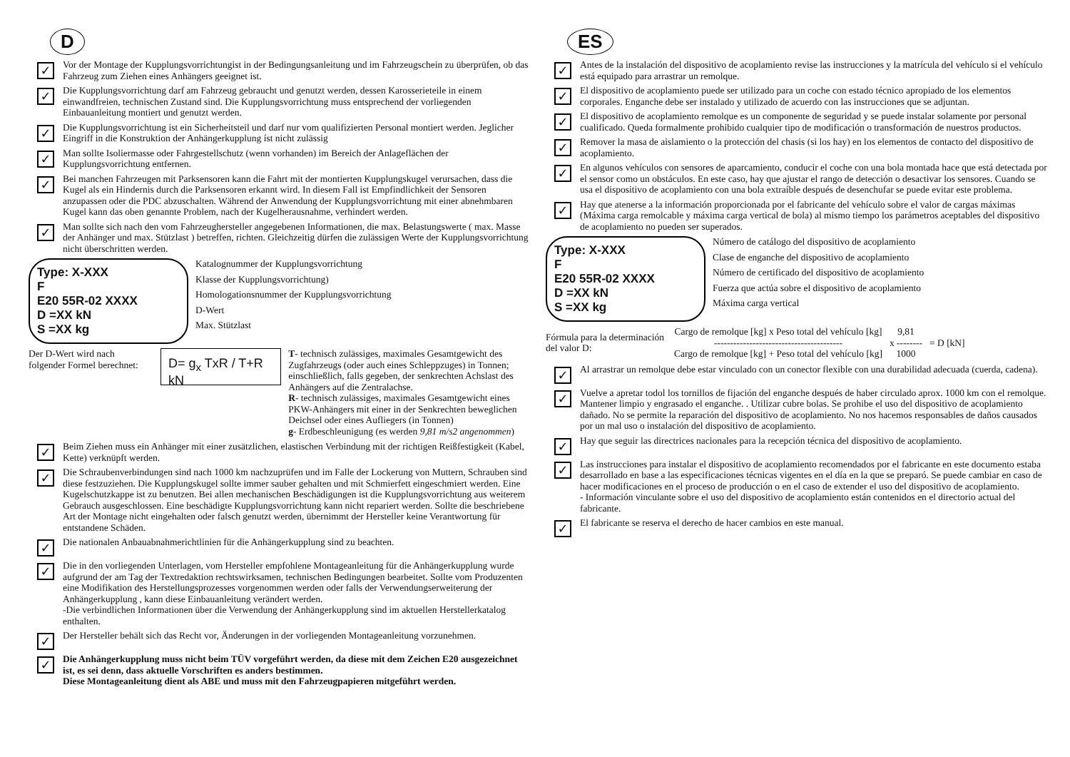D
✓
Vor der Montage der Kupplungsvorrichtungist in der Bedingungsanleitung und im Fahrzeugschein zu überprüfen, ob das Fahrzeug zum Ziehen eines Anhängers geeignet ist.
✓
Die Kupplungsvorrichtung darf am Fahrzeug gebraucht und genutzt werden, dessen Karosserieteile in einem einwandfreien, technischen Zustand sind. Die Kupplungsvorrichtung muss entsprechend der vorliegenden Einbauanleitung montiert und genutzt werden.
✓
Die Kupplungsvorrichtung ist ein Sicherheitsteil und darf nur vom qualifizierten Personal montiert werden. Jeglicher Eingriff in die Konstruktion der Anhängerkupplung íst nicht zulässig
✓
Man sollte Isoliermasse oder Fahrgestellschutz (wenn vorhanden) im Bereich der Anlageflächen der Kupplungsvorrichtung entfernen.
✓
Bei manchen Fahrzeugen mit Parksensoren kann die Fahrt mit der montierten Kupplungskugel verursachen, dass die Kugel als ein Hindernis durch die Parksensoren erkannt wird. In diesem Fall ist Empfindlichkeit der Sensoren anzupassen oder die PDC abzuschalten. Während der Anwendung der Kupplungsvorrichtung mit einer abnehmbaren Kugel kann das oben genannte Problem, nach der Kugelherausnahme, verhindert werden.
✓
Man sollte sich nach den vom Fahrzeughersteller angegebenen Informationen, die max. Belastungswerte ( max. Masse der Anhänger und max. Stützlast ) betreffen, richten. Gleichzeitig dürfen die zulässigen Werte der Kupplungsvorrichtung nicht überschritten werden.
Type: X-XXX
F
E20 55R-02 XXXX
D =XX kN
S =XX kg
Katalognummer der Kupplungsvorrichtung
Klasse der Kupplungsvorrichtung)
Homologationsnummer der Kupplungsvorrichtung
D-Wert
Max. Stützlast
Der D-Wert wird nach folgender Formel berechnet:
D= g<sub>x</sub> TxR / T+R kN
T- technisch zulässiges, maximales Gesamtgewicht des Zugfahrzeugs (oder auch eines Schleppzuges) in Tonnen; einschließlich, falls gegeben, der senkrechten Achslast des Anhängers auf die Zentralachse.
R- technisch zulässiges, maximales Gesamtgewicht eines PKW-Anhängers mit einer in der Senkrechten beweglichen Deichsel oder eines Aufliegers (in Tonnen)
g- Erdbeschleunigung (es werden 9,81 m/s2 angenommen)
✓
Beim Ziehen muss ein Anhänger mit einer zusätzlichen, elastischen Verbindung mit der richtigen Reißfestigkeit (Kabel, Kette) verknüpft werden.
✓
Die Schraubenverbindungen sind nach 1000 km nachzuprüfen und im Falle der Lockerung von Muttern, Schrauben sind diese festzuziehen. Die Kupplungskugel sollte immer sauber gehalten und mit Schmierfett eingeschmiert werden. Eine Kugelschutzkappe ist zu benutzen. Bei allen mechanischen Beschädigungen ist die Kupplungsvorrichtung aus weiterem Gebrauch ausgeschlossen. Eine beschädigte Kupplungsvorrichtung kann nicht repariert werden. Sollte die beschriebene Art der Montage nicht eingehalten oder falsch genutzt werden, übernimmt der Hersteller keine Verantwortung für entstandene Schäden.
✓
Die nationalen Anbauabnahmerichtlinien für die Anhängerkupplung sind zu beachten.
✓
Die in den vorliegenden Unterlagen, vom Hersteller empfohlene Montageanleitung für die Anhängerkupplung wurde aufgrund der am Tag der Textredaktion rechtswirksamen, technischen Bedingungen bearbeitet. Sollte vom Produzenten eine Modifikation des Herstellungsprozesses vorgenommen werden oder falls der Verwendungserweiterung der Anhängerkupplung , kann diese Einbauanleitung verändert werden.
-Die verbindlichen Informationen über die Verwendung der Anhängerkupplung sind im aktuellen Herstellerkatalog enthalten.
✓
Der Hersteller behält sich das Recht vor, Änderungen in der vorliegenden Montageanleitung vorzunehmen.
✓
Die Anhängerkupplung muss nicht beim TÜV vorgeführt werden, da diese mit dem Zeichen E20 ausgezeichnet ist, es sei denn, dass aktuelle Vorschriften es anders bestimmen.
Diese Montageanleitung dient als ABE und muss mit den Fahrzeugpapieren mitgeführt werden.
ES
✓
Antes de la instalación del dispositivo de acoplamiento revise las instrucciones y la matrícula del vehículo si el vehículo está equipado para arrastrar un remolque.
✓
El dispositivo de acoplamiento puede ser utilizado para un coche con estado técnico apropiado de los elementos corporales. Enganche debe ser instalado y utilizado de acuerdo con las instrucciones que se adjuntan.
✓
El dispositivo de acoplamiento remolque es un componente de seguridad y se puede instalar solamente por personal cualificado. Queda formalmente prohibido cualquier tipo de modificación o transformación de nuestros productos.
✓
Remover la masa de aislamiento o la protección del chasis (si los hay) en los elementos de contacto del dispositivo de acoplamiento.
✓
En algunos vehículos con sensores de aparcamiento, conducir el coche con una bola montada hace que está detectada por el sensor como un obstáculos. En este caso, hay que ajustar el rango de detección o desactivar los sensores. Cuando se usa el dispositivo de acoplamiento con una bola extraíble después de desenchufar se puede evitar este problema.
✓
Hay que atenerse a la información proporcionada por el fabricante del vehículo sobre el valor de cargas máximas (Máxima carga remolcable y máxima carga vertical de bola) al mismo tiempo los parámetros aceptables del dispositivo de acoplamiento no pueden ser superados.
Type: X-XXX
F
E20 55R-02 XXXX
D =XX kN
S =XX kg
Número de catálogo del dispositivo de acoplamiento
Clase de enganche del dispositivo de acoplamiento
Número de certificado del dispositivo de acoplamiento
Fuerza que actúa sobre el dispositivo de acoplamiento
Máxima carga vertical
Fórmula para la determinación del valor D:
Cargo de remolque [kg] x Peso total del vehículo [kg]
----------------------------------------
Cargo de remolque [kg] + Peso total del vehículo [kg]
9,81
x --------
1000
= D [kN]
✓
Al arrastrar un remolque debe estar vinculado con un conector flexible con una durabilidad adecuada (cuerda, cadena).
✓
Vuelve a apretar todol los tornillos de fijación del enganche después de haber circulado aprox. 1000 km con el remolque. Mantener limpio y engrasado el enganche. . Utilizar cubre bolas. Se prohibe el uso del dispositivo de acoplamiento dañado. No se permite la reparación del dispositivo de acoplamiento. No nos hacemos responsables de daños causados por un mal uso o instalación del dispositivo de acoplamiento.
✓
Hay que seguir las directrices nacionales para la recepción técnica del dispositivo de acoplamiento.
✓
Las instrucciones para instalar el dispositivo de acoplamiento recomendados por el fabricante en este documento estaba desarrollado en base a las especificaciones técnicas vigentes en el día en la que se preparó. Se puede cambiar en caso de hacer modificaciones en el proceso de producción o en el caso de extender el uso del dispositivo de acoplamiento.
- Información vinculante sobre el uso del dispositivo de acoplamiento están contenidos en el directorio actual del fabricante.
✓
El fabricante se reserva el derecho de hacer cambios en este manual.